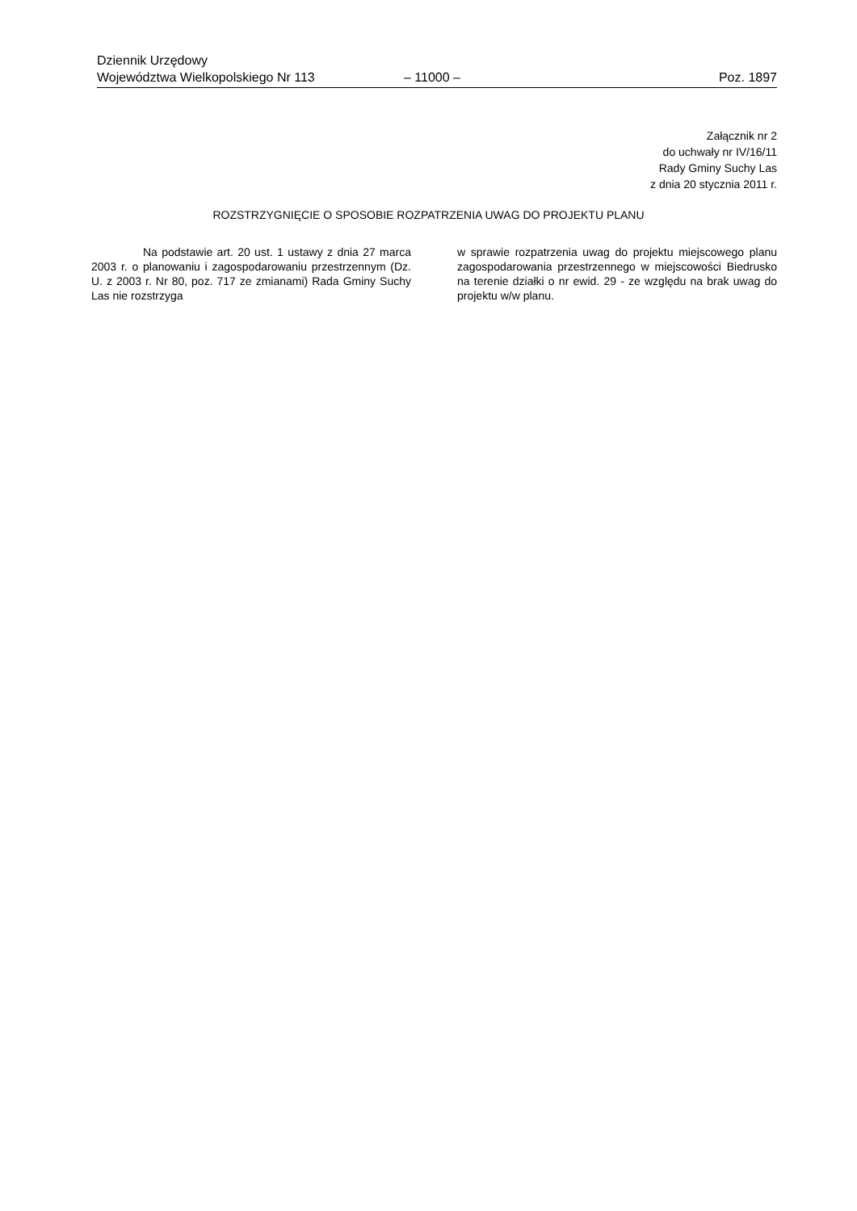Dziennik Urzędowy
Województwa Wielkopolskiego Nr 113 – 11000 – Poz. 1897
Załącznik nr 2
do uchwały nr IV/16/11
Rady Gminy Suchy Las
z dnia 20 stycznia 2011 r.
ROZSTRZYGNIĘCIE O SPOSOBIE ROZPATRZENIA UWAG DO PROJEKTU PLANU
Na podstawie art. 20 ust. 1 ustawy z dnia 27 marca 2003 r. o planowaniu i zagospodarowaniu przestrzennym (Dz. U. z 2003 r. Nr 80, poz. 717 ze zmianami) Rada Gminy Suchy Las nie rozstrzyga
w sprawie rozpatrzenia uwag do projektu miejscowego planu zagospodarowania przestrzennego w miejscowości Biedrusko na terenie działki o nr ewid. 29 - ze względu na brak uwag do projektu w/w planu.